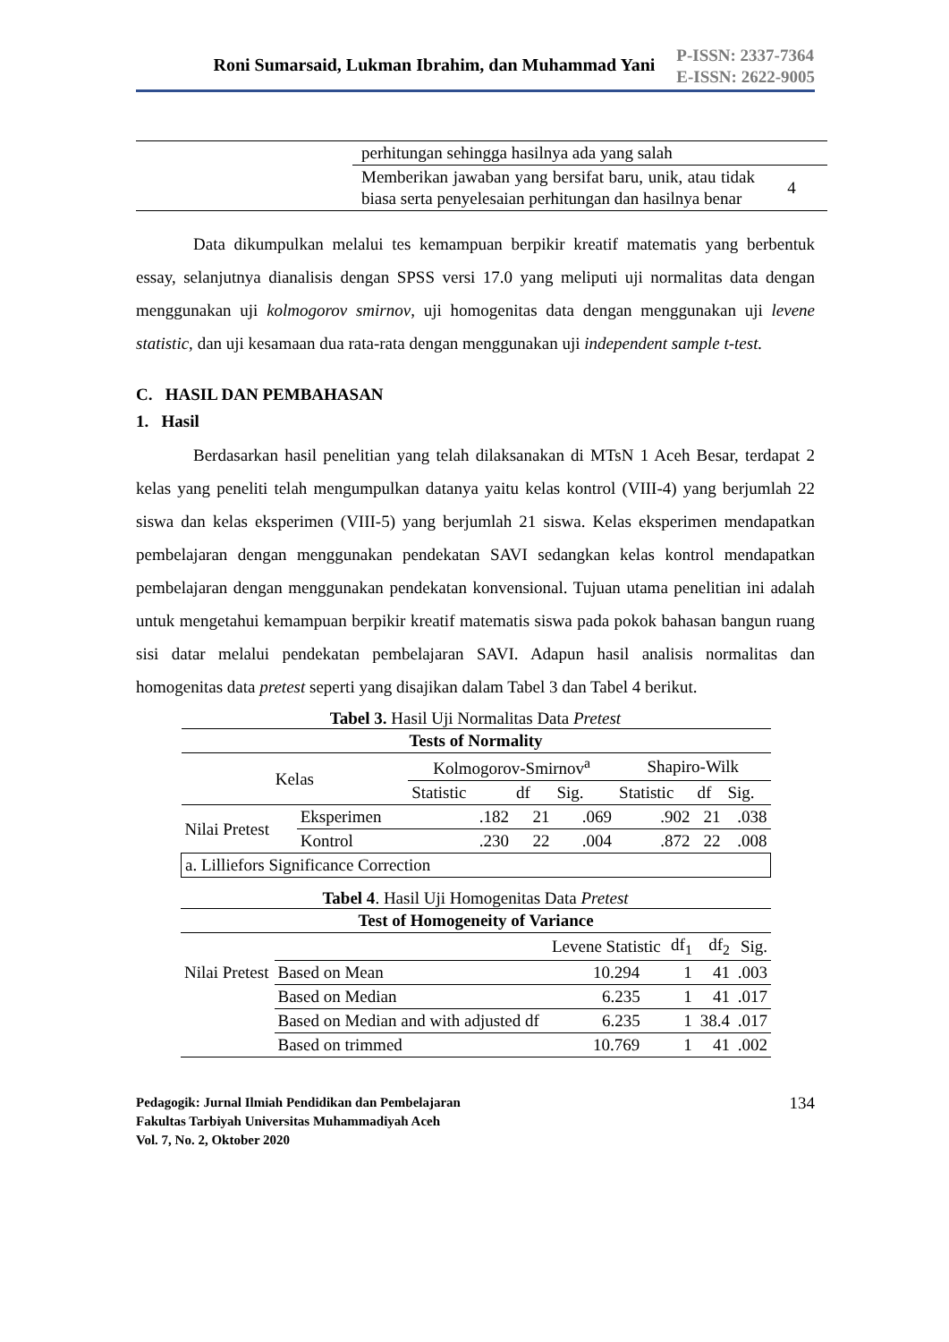Roni Sumarsaid, Lukman Ibrahim, dan Muhammad Yani
P-ISSN: 2337-7364
E-ISSN: 2622-9005
| | perhitungan sehingga hasilnya ada yang salah | |
| | Memberikan jawaban yang bersifat baru, unik, atau tidak biasa serta penyelesaian perhitungan dan hasilnya benar | 4 |
Data dikumpulkan melalui tes kemampuan berpikir kreatif matematis yang berbentuk essay, selanjutnya dianalisis dengan SPSS versi 17.0 yang meliputi uji normalitas data dengan menggunakan uji kolmogorov smirnov, uji homogenitas data dengan menggunakan uji levene statistic, dan uji kesamaan dua rata-rata dengan menggunakan uji independent sample t-test.
C. HASIL DAN PEMBAHASAN
1. Hasil
Berdasarkan hasil penelitian yang telah dilaksanakan di MTsN 1 Aceh Besar, terdapat 2 kelas yang peneliti telah mengumpulkan datanya yaitu kelas kontrol (VIII-4) yang berjumlah 22 siswa dan kelas eksperimen (VIII-5) yang berjumlah 21 siswa. Kelas eksperimen mendapatkan pembelajaran dengan menggunakan pendekatan SAVI sedangkan kelas kontrol mendapatkan pembelajaran dengan menggunakan pendekatan konvensional. Tujuan utama penelitian ini adalah untuk mengetahui kemampuan berpikir kreatif matematis siswa pada pokok bahasan bangun ruang sisi datar melalui pendekatan pembelajaran SAVI. Adapun hasil analisis normalitas dan homogenitas data pretest seperti yang disajikan dalam Tabel 3 dan Tabel 4 berikut.
Tabel 3. Hasil Uji Normalitas Data Pretest
| Tests of Normality | | | | | | | |
| --- | --- | --- | --- | --- | --- | --- | --- |
| Kelas | | Kolmogorov-Smirnov<sup>a</sup> | | | Shapiro-Wilk | | |
| | | Statistic | df | Sig. | Statistic | df | Sig. |
| Nilai Pretest | Eksperimen | .182 | 21 | .069 | .902 | 21 | .038 |
| | Kontrol | .230 | 22 | .004 | .872 | 22 | .008 |
| a. Lilliefors Significance Correction | | | | | | | |
Tabel 4. Hasil Uji Homogenitas Data Pretest
| Test of Homogeneity of Variance | | | | | |
| --- | --- | --- | --- | --- | --- |
| | | Levene Statistic | df<sub>1</sub> | df<sub>2</sub> | Sig. |
| Nilai Pretest | Based on Mean | 10.294 | 1 | 41 | .003 |
| | Based on Median | 6.235 | 1 | 41 | .017 |
| | Based on Median and with adjusted df | 6.235 | 1 | 38.4 | .017 |
| | Based on trimmed | 10.769 | 1 | 41 | .002 |
Pedagogik: Jurnal Ilmiah Pendidikan dan Pembelajaran
Fakultas Tarbiyah Universitas Muhammadiyah Aceh
Vol. 7, No. 2, Oktober 2020
134